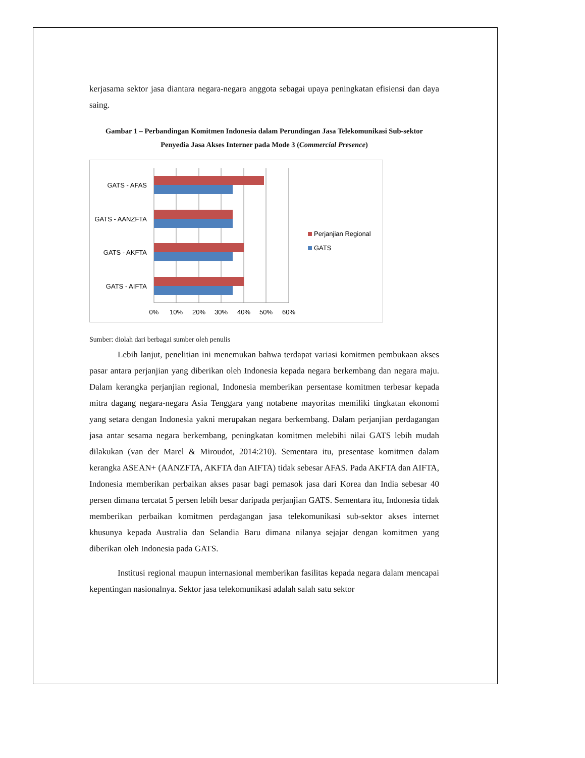kerjasama sektor jasa diantara negara-negara anggota sebagai upaya peningkatan efisiensi dan daya saing.
Gambar 1 – Perbandingan Komitmen Indonesia dalam Perundingan Jasa Telekomunikasi Sub-sektor
Penyedia Jasa Akses Interner pada Mode 3 (Commercial Presence)
GATS - AFAS
GATS - AANZFTA
GATS - AKFTA
GATS - AIFTA
0%
10%
20%
30%
40%
50%
60%
Perjanjian Regional
GATS
Sumber: diolah dari berbagai sumber oleh penulis
Lebih lanjut, penelitian ini menemukan bahwa terdapat variasi komitmen pembukaan akses pasar antara perjanjian yang diberikan oleh Indonesia kepada negara berkembang dan negara maju. Dalam kerangka perjanjian regional, Indonesia memberikan persentase komitmen terbesar kepada mitra dagang negara-negara Asia Tenggara yang notabene mayoritas memiliki tingkatan ekonomi yang setara dengan Indonesia yakni merupakan negara berkembang. Dalam perjanjian perdagangan jasa antar sesama negara berkembang, peningkatan komitmen melebihi nilai GATS lebih mudah dilakukan (van der Marel & Miroudot, 2014:210). Sementara itu, presentase komitmen dalam kerangka ASEAN+ (AANZFTA, AKFTA dan AIFTA) tidak sebesar AFAS. Pada AKFTA dan AIFTA, Indonesia memberikan perbaikan akses pasar bagi pemasok jasa dari Korea dan India sebesar 40 persen dimana tercatat 5 persen lebih besar daripada perjanjian GATS. Sementara itu, Indonesia tidak memberikan perbaikan komitmen perdagangan jasa telekomunikasi sub-sektor akses internet khusunya kepada Australia dan Selandia Baru dimana nilanya sejajar dengan komitmen yang diberikan oleh Indonesia pada GATS.
Institusi regional maupun internasional memberikan fasilitas kepada negara dalam mencapai kepentingan nasionalnya. Sektor jasa telekomunikasi adalah salah satu sektor